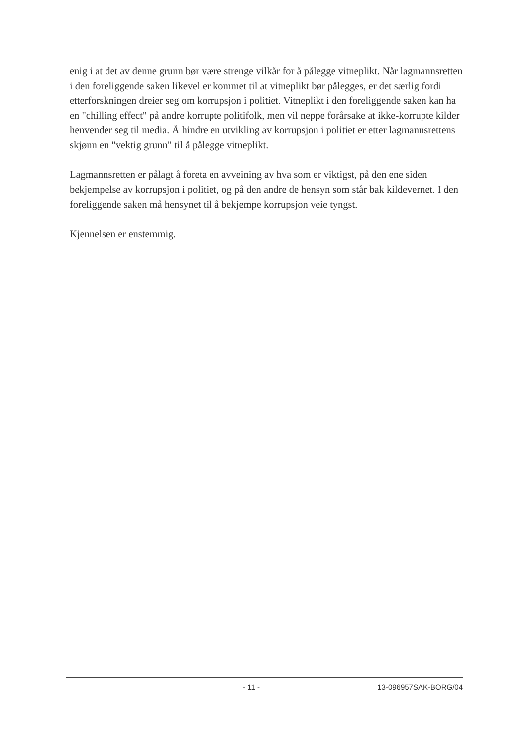enig i at det av denne grunn bør være strenge vilkår for å pålegge vitneplikt. Når lagmannsretten i den foreliggende saken likevel er kommet til at vitneplikt bør pålegges, er det særlig fordi etterforskningen dreier seg om korrupsjon i politiet. Vitneplikt i den foreliggende saken kan ha en "chilling effect" på andre korrupte politifolk, men vil neppe forårsake at ikke-korrupte kilder henvender seg til media. Å hindre en utvikling av korrupsjon i politiet er etter lagmannsrettens skjønn en "vektig grunn" til å pålegge vitneplikt.
Lagmannsretten er pålagt å foreta en avveining av hva som er viktigst, på den ene siden bekjempelse av korrupsjon i politiet, og på den andre de hensyn som står bak kildevernet. I den foreliggende saken må hensynet til å bekjempe korrupsjon veie tyngst.
Kjennelsen er enstemmig.
- 11 - 13-096957SAK-BORG/04